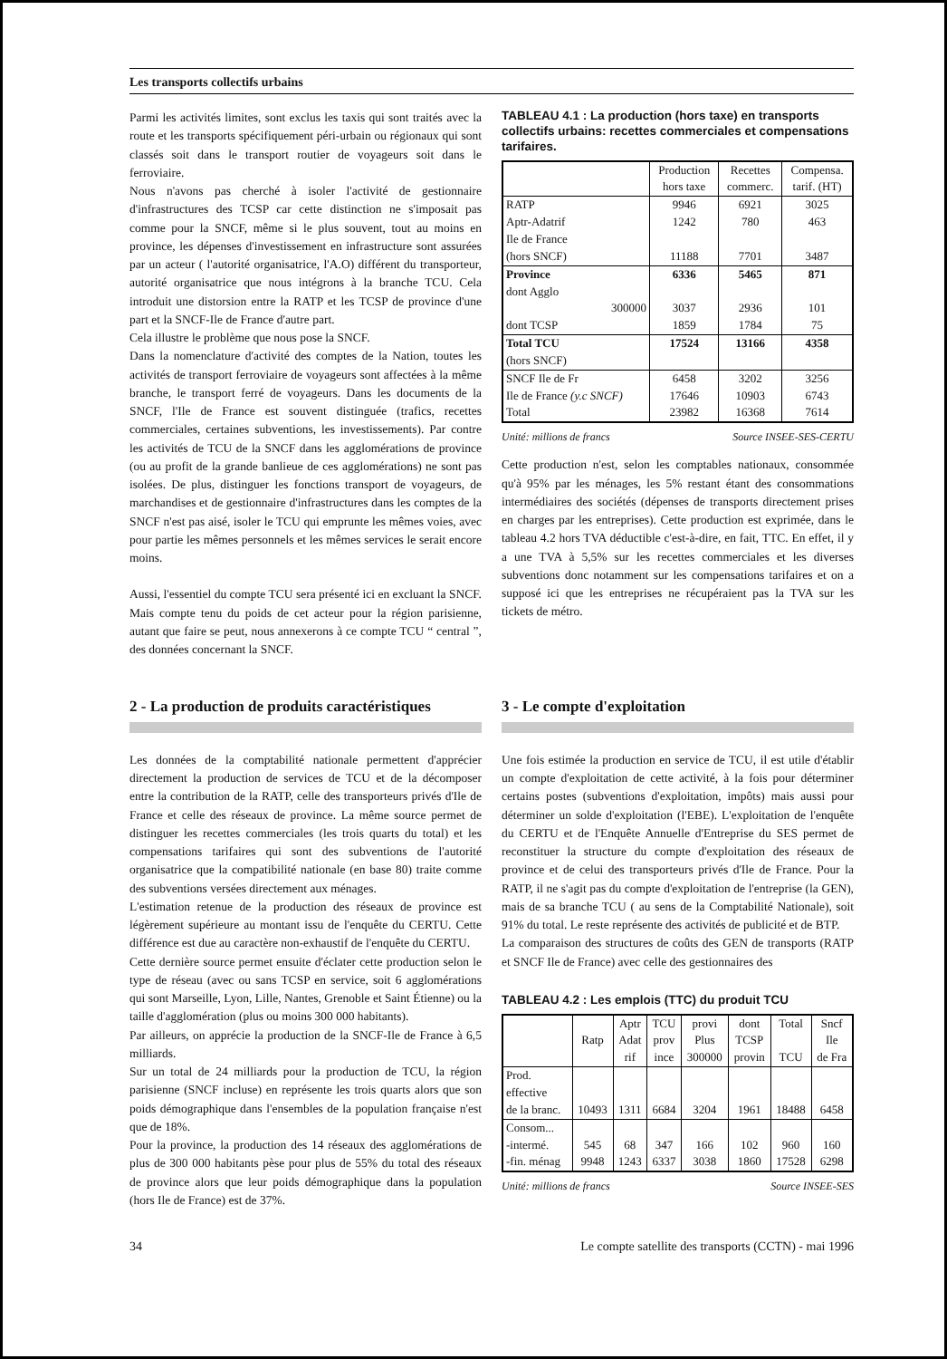Les transports collectifs urbains
Parmi les activités limites, sont exclus les taxis qui sont traités avec la route et les transports spécifiquement péri-urbain ou régionaux qui sont classés soit dans le transport routier de voyageurs soit dans le ferroviaire.
Nous n'avons pas cherché à isoler l'activité de gestionnaire d'infrastructures des TCSP car cette distinction ne s'imposait pas comme pour la SNCF, même si le plus souvent, tout au moins en province, les dépenses d'investissement en infrastructure sont assurées par un acteur ( l'autorité organisatrice, l'A.O) différent du transporteur, autorité organisatrice que nous intégrons à la branche TCU. Cela introduit une distorsion entre la RATP et les TCSP de province d'une part et la SNCF-Ile de France d'autre part.
Cela illustre le problème que nous pose la SNCF.
Dans la nomenclature d'activité des comptes de la Nation, toutes les activités de transport ferroviaire de voyageurs sont affectées à la même branche, le transport ferré de voyageurs. Dans les documents de la SNCF, l'Ile de France est souvent distinguée (trafics, recettes commerciales, certaines subventions, les investissements). Par contre les activités de TCU de la SNCF dans les agglomérations de province (ou au profit de la grande banlieue de ces agglomérations) ne sont pas isolées. De plus, distinguer les fonctions transport de voyageurs, de marchandises et de gestionnaire d'infrastructures dans les comptes de la SNCF n'est pas aisé, isoler le TCU qui emprunte les mêmes voies, avec pour partie les mêmes personnels et les mêmes services le serait encore moins.
Aussi, l'essentiel du compte TCU sera présenté ici en excluant la SNCF. Mais compte tenu du poids de cet acteur pour la région parisienne, autant que faire se peut, nous annexerons à ce compte TCU “ central ”, des données concernant la SNCF.
TABLEAU 4.1 : La production (hors taxe) en transports collectifs urbains: recettes commerciales et compensations tarifaires.
| | Production hors taxe | Recettes commerc. | Compensa. tarif. (HT) |
| --- | --- | --- | --- |
| RATP | 9946 | 6921 | 3025 |
| Aptr-Adatrif | 1242 | 780 | 463 |
| Ile de France (hors SNCF) | 11188 | 7701 | 3487 |
| Province | 6336 | 5465 | 871 |
| dont Agglo 300000 | 3037 | 2936 | 101 |
| dont TCSP | 1859 | 1784 | 75 |
| Total TCU (hors SNCF) | 17524 | 13166 | 4358 |
| SNCF Ile de Fr | 6458 | 3202 | 3256 |
| Ile de France (y.c SNCF) | 17646 | 10903 | 6743 |
| Total | 23982 | 16368 | 7614 |
Unité: millions de francs Source INSEE-SES-CERTU
Cette production n'est, selon les comptables nationaux, consommée qu'à 95% par les ménages, les 5% restant étant des consommations intermédiaires des sociétés (dépenses de transports directement prises en charges par les entreprises). Cette production est exprimée, dans le tableau 4.2 hors TVA déductible c'est-à-dire, en fait, TTC. En effet, il y a une TVA à 5,5% sur les recettes commerciales et les diverses subventions donc notamment sur les compensations tarifaires et on a supposé ici que les entreprises ne récupéraient pas la TVA sur les tickets de métro.
2 - La production de produits caractéristiques
Les données de la comptabilité nationale permettent d'apprécier directement la production de services de TCU et de la décomposer entre la contribution de la RATP, celle des transporteurs privés d'Ile de France et celle des réseaux de province. La même source permet de distinguer les recettes commerciales (les trois quarts du total) et les compensations tarifaires qui sont des subventions de l'autorité organisatrice que la compatibilité nationale (en base 80) traite comme des subventions versées directement aux ménages.
L'estimation retenue de la production des réseaux de province est légèrement supérieure au montant issu de l'enquête du CERTU. Cette différence est due au caractère non-exhaustif de l'enquête du CERTU.
Cette dernière source permet ensuite d'éclater cette production selon le type de réseau (avec ou sans TCSP en service, soit 6 agglomérations qui sont Marseille, Lyon, Lille, Nantes, Grenoble et Saint Étienne) ou la taille d'agglomération (plus ou moins 300 000 habitants).
Par ailleurs, on apprécie la production de la SNCF-Ile de France à 6,5 milliards.
Sur un total de 24 milliards pour la production de TCU, la région parisienne (SNCF incluse) en représente les trois quarts alors que son poids démographique dans l'ensembles de la population française n'est que de 18%.
Pour la province, la production des 14 réseaux des agglomérations de plus de 300 000 habitants pèse pour plus de 55% du total des réseaux de province alors que leur poids démographique dans la population (hors Ile de France) est de 37%.
3 - Le compte d'exploitation
Une fois estimée la production en service de TCU, il est utile d'établir un compte d'exploitation de cette activité, à la fois pour déterminer certains postes (subventions d'exploitation, impôts) mais aussi pour déterminer un solde d'exploitation (l'EBE). L'exploitation de l'enquête du CERTU et de l'Enquête Annuelle d'Entreprise du SES permet de reconstituer la structure du compte d'exploitation des réseaux de province et de celui des transporteurs privés d'Ile de France. Pour la RATP, il ne s'agit pas du compte d'exploitation de l'entreprise (la GEN), mais de sa branche TCU ( au sens de la Comptabilité Nationale), soit 91% du total. Le reste représente des activités de publicité et de BTP.
La comparaison des structures de coûts des GEN de transports (RATP et SNCF Ile de France) avec celle des gestionnaires des
TABLEAU 4.2 : Les emplois (TTC) du produit TCU
| | Ratp | Aptr Adat rif | TCU prov ince | provi Plus 300000 | dont TCSP provin | Total TCU | Sncf Ile de Fra |
| --- | --- | --- | --- | --- | --- | --- | --- |
| Prod. effective de la branc. | 10493 | 1311 | 6684 | 3204 | 1961 | 18488 | 6458 |
| Consom... -intermé. | 545 | 68 | 347 | 166 | 102 | 960 | 160 |
| -fin. ménag | 9948 | 1243 | 6337 | 3038 | 1860 | 17528 | 6298 |
Unité: millions de francs Source INSEE-SES
34 Le compte satellite des transports (CCTN) - mai 1996